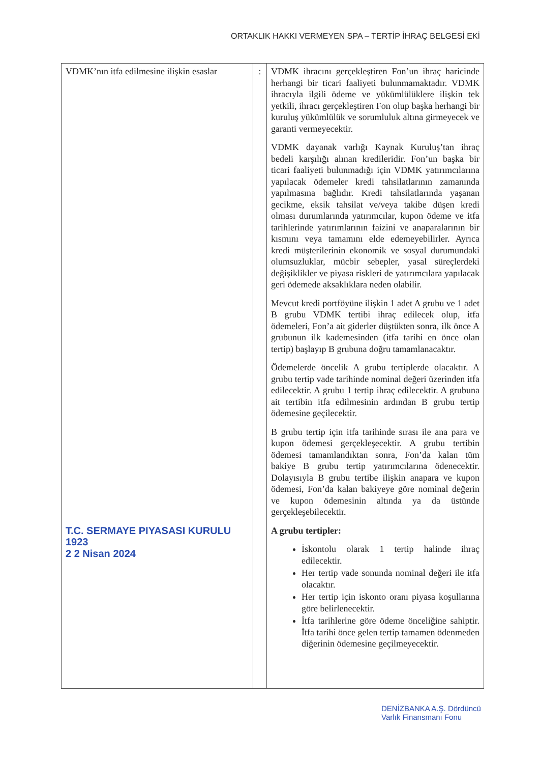ORTAKLIK HAKKI VERMEYEN SPA – TERTİP İHRAÇ BELGESİ EKİ
| VDMK’nın itfa edilmesine ilişkin esaslar T.C. SERMAYE PIYASASI KURULU 1923 2 2 Nisan 2024 | : | VDMK ihracını gerçekleştiren Fon’un ihraç haricinde herhangi bir ticari faaliyeti bulunmamaktadır. VDMK ihracıyla ilgili ödeme ve yükümlülüklere ilişkin tek yetkili, ihracı gerçekleştiren Fon olup başka herhangi bir kuruluş yükümlülük ve sorumluluk altına girmeyecek ve garanti vermeyecektir. VDMK dayanak varlığı Kaynak Kuruluş’tan ihraç bedeli karşılığı alınan kredileridir. Fon’un başka bir ticari faaliyeti bulunmadığı için VDMK yatırımcılarına yapılacak ödemeler kredi tahsilatlarının zamanında yapılmasına bağlıdır. Kredi tahsilatlarında yaşanan gecikme, eksik tahsilat ve/veya takibe düşen kredi olması durumlarında yatırımcılar, kupon ödeme ve itfa tarihlerinde yatırımlarının faizini ve anaparalarının bir kısmını veya tamamını elde edemeyebilirler. Ayrıca kredi müşterilerinin ekonomik ve sosyal durumundaki olumsuzluklar, mücbir sebepler, yasal süreçlerdeki değişiklikler ve piyasa riskleri de yatırımcılara yapılacak geri ödemede aksaklıklara neden olabilir. Mevcut kredi portföyüne ilişkin 1 adet A grubu ve 1 adet B grubu VDMK tertibi ihraç edilecek olup, itfa ödemeleri, Fon’a ait giderler düştükten sonra, ilk önce A grubunun ilk kademesinden (itfa tarihi en önce olan tertip) başlayıp B grubuna doğru tamamlanacaktır. Ödemelerde öncelik A grubu tertiplerde olacaktır. A grubu tertip vade tarihinde nominal değeri üzerinden itfa edilecektir. A grubu 1 tertip ihraç edilecektir. A grubuna ait tertibin itfa edilmesinin ardından B grubu tertip ödemesine geçilecektir. B grubu tertip için itfa tarihinde sırası ile ana para ve kupon ödemesi gerçekleşecektir. A grubu tertibin ödemesi tamamlandıktan sonra, Fon’da kalan tüm bakiye B grubu tertip yatırımcılarına ödenecektir. Dolayısıyla B grubu tertibe ilişkin anapara ve kupon ödemesi, Fon’da kalan bakiyeye göre nominal değerin ve kupon ödemesinin altında ya da üstünde gerçekleşebilecektir. A grubu tertipler: İskontolu olarak 1 tertip halinde ihraç edilecektir. Her tertip vade sonunda nominal değeri ile itfa olacaktır. Her tertip için iskonto oranı piyasa koşullarına göre belirlenecektir. İtfa tarihlerine göre ödeme önceliğine sahiptir. İtfa tarihi önce gelen tertip tamamen ödenmeden diğerinin ödemesine geçilmeyecektir. |
DENİZBANKA A.Ş. Dördüncü
Varlık Finansmanı Fonu